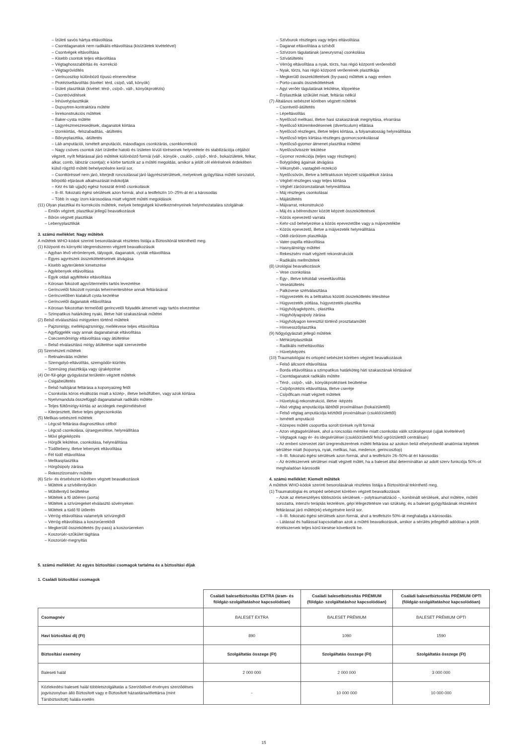– Ízületi savós hártya eltávolítása
– Csontdaganatok nem radikális eltávolítása (kisízületek kivételével)
– Csontvégek eltávolítása
– Kisebb csontok teljes eltávolítása
– Végtaghosszabbítás és -korrekció
– Végtagrövidítés
– Gerincoszlop különböző típusú elmerevítése
– Protéziseltávolítás (kivétel: térd, csípő, váll, könyök)
– Ízületi plasztikák (kivétel: térd-, csípő-, váll-, könyökprotézis)
– Csontrövidítések
– Ínhüvelyplasztikák
– Dupuytren-kontraktúra műtéte
– Ínrekonstrukciós műtétek
– Baker-cysta műtéte
– Lágyrészmeszesedések, daganatok kiirtása
– Izomkiirtás, -felszabadítás, -átültetés
– Bőnyeplasztika, -átültetés
– Láb amputációi, ismételt amputációi, másodlagos csonkzárás, csonkkorrekció
– Nagy csöves csontok zárt ízületbe hatoló és ízületen kívüli töréseinek helyretétele és stabilizációja céljából végzett, nyílt feltárással járó műtétek különböző formái (váll-, könyök-, csukló-, csípő-, térd-, bokaízületek, felkar, alkar, comb, lábszár csontjai); e körbe tartozik az a műtéti megoldás, amikor a jelölt cél elérésének érdekében külső rögzítő műtéti behelyezésére kerül sor.
– Csonttöréssel nem járó, kiterjedt roncsolással járó lágyrészsérülések, melyeknek gyógyítása műtéti sorozatot, bőrpótló eljárások alkalmazását indokolják
– Kéz és láb ujja(k) egész hosszát érintő csonkolások
– II–III. fokozatú égési sérülések azon formái, ahol a testfelszín 10–25%-át éri a károsodás
– Több ín vagy izom károsodása miatt végzett műtéti megoldások
(11) Olyan plasztikai és korrekciós műtétek, melyek betegségek következményeinek helyrehozatalára szolgálnak
– Emlőn végzett, plasztikai jellegű beavatkozások
– Bőrön végzett plasztikák
– Lebenyplasztikák
3. számú melléklet: Nagy műtétek
A műtétek WHO-kódok szerinti besorolásának részletes listája a Biztosítónál tekinthető meg.
(1) Központi és környéki idegrendszeren végzett beavatkozások
– Agyban lévő vérömlenyek, tályogok, daganatok, cysták eltávolítása
– Egyes agyrészek összeköttetéseinek átvágása
– Kisebb agyterületek kimetszése
– Agylebenyek eltávolítása
– Egyik oldali agyfélteke eltávolítása
– Kórosan fokozott agyvíztermelés tartós levezetése
– Gerincvelői fokozott nyomás tehermentesítése annak feltárásával
– Gerincvelőben kialakult cysta kezelése
– Gerincvelői daganatok eltávolítása
– Kórosan fokozottan termelődő gerincvelői folyadék átmeneti vagy tartós elvezetése
– Szimpatikus határköteg nyaki, illetve háti szakaszának műtétei
(2) Belső elválasztású mirigyeken történő műtétek
– Pajzsmirigy, mellékpajzsmirigy, mellékvese teljes eltávolítása
– Agyfüggelék vagy annak daganatainak eltávolítása
– Csecsemőmirigy eltávolítása vagy átültetése
– Belső elválasztású mirigy átültetése saját szervezetbe
(3) Szemészeti műtétek
– Retinaleválás műtétei
– Szemgolyó-eltávolítás, szemgödör-kiürítés
– Szemüreg plasztikája vagy újraképzése
(4) Orr-fül-gége gyógyászat területén végzett műtétek
– Csigabeültetés
– Belső hallójárat feltárása a koponyaüreg felől
– Csonkolás kóros elváltozás miatt a közép-, illetve belsőfülben, vagy azok kiirtása
– Nyelvmandula összefüggő daganatainak radikális műtéte
– Teljes fültőmirigy-kiirtás az arcidegek megkímélésével
– Kiterjesztett, illetve teljes gégecsonkolás
(5) Mellkas-sebészeti műtétek
– Légcső feltárása diagnosztikus célból
– Légcső csonkolása, újraegyesítése, helyreállítása
– Művi gégeképzés
– Hörgők lekötése, csonkolása, helyreállítása
– Tüdőlebeny, illetve lebenyek eltávolítása
– Fél tüdő eltávolítása
– Mellkasplasztika
– Hörgősipoly zárása
– Rekeszizomsérv műtéte
(6) Szív- és érsebészet körében végzett beavatkozások
– Műtétek a szívbillentyűkön
– Műbillentyű beültetése
– Műtétek a fő ütőéren (aorta)
– Műtétek a szívüregeket elválasztó sövényeken
– Műtétek a tüdő fő ütőerén
– Vérrög eltávolítása valamelyik szívüregből
– Vérrög eltávolítása a koszorúerekből
– Megkerülő összeköttetés (by-pass) a koszorúereken
– Koszorúér-szűkület tágítása
– Koszorúér-megnyitás
– Szívburok részleges vagy teljes eltávolítása
– Daganat eltávolítása a szívből
– Szívizom tágulatának (aneurysma) csonkolása
– Szívátültetés
– Vérrög eltávolítása a nyak, törzs, has régió központi verőereiből
– Nyak, törzs, has régió központi verőereinek plasztikája
– Megkerülő összeköttetések (by-pass) műtétek a nagy ereken
– Porto-cavalis összeköttetések
– Agyi verőér tágulatának lekötése, klippelése
– Érplasztikák szűkület miatt, feltárás nélkül
(7) Általános sebészet körében végzett műtétek
– Csontvelő-átültetés
– Lépeltávolítás
– Nyelőcső mellkasi, illetve hasi szakaszának megnyitása, elvarrása
– Nyelőcső kitüremkedéseinek (diverticulum) ellátása
– Nyelőcső részleges, illetve teljes kiirtása, a folyamatosság helyreállítása
– Nyelőcső teljes kiirtása részleges gyomorcsonkolással
– Nyelőcső-gyomor átmenet plasztikai műtétei
– Nyelőcsővisszér lekötése
– Gyomor rezekciója (teljes vagy részleges)
– Bolygóideg ágainak átvágása
– Vékonybél-, vastagbél-rezekció
– Nyelőcsövön, illetve a béltraktuson képzett szájadékok zárása
– Végbél részleges vagy teljes kiirtása
– Végbél záróizomzatának helyreállítása
– Máj részleges csonkolásai
– Májátültetés
– Májvarrat, rekonstrukció
– Máj és a bélrendszer között képzett összeköttetések
– Közös epevezető varrata
– Kehr-cső behelyezése a közös epevezetőbe vagy a májvezetékbe
– Közös epevezető, illetve a májvezeték helyreállítása
– Oddi-záróizom plasztikája
– Vater-papilla eltávolítása
– Hasnyálmirigy műtétei
– Rekeszsérv miatt végzett rekonstrukciók
– Radikális mellműtétek
(8) Urológiai beavatkozások
– Vese csonkolása
– Egy-, illetve kétoldali veseeltávolítás
– Veseátültetés
– Patkóvese szétválasztása
– Húgyvezeték és a béltraktus közötti összeköttetés létesítése
– Húgyvezeték pótlása, húgyvezeték-plasztika
– Húgyhólyagképzés, -plasztika
– Húgyhólyagsipoly zárása
– Húgyhólyagon keresztül történő prosztataműtét
– Hímvesszőplasztika
(9) Nőgyógyászati jellegű műtétek
– Méhkürtplasztikák
– Radikális méheltávolítás
– Hüvelyképzés
(10) Traumatológiai és ortopéd sebészet körében végzett beavatkozások
– Felső állcsont eltávolítása
– Borda eltávolítása a szimpatikus határköteg háti szakaszának kiirtásával
– Csontdaganatok radikális műtéte
– Térd-, csípő-, váll-, könyökprotézisek beültetése
– Csípőprotézis eltávolítása, illetve cseréje
– Csípőficam miatt végzett műtétek
– Hüvelykujj-rekonstrukció, illetve -képzés
– Alsó végtag amputációja lábtőtől proximálisan (bokaízülettől)
– Felső végtag amputációja kéztőtől proximálisan (csuklóízülettől)
– Ismételt amputáció
– Közepes műtéti csoportba sorolt törések nyílt formái
– Azon végtagsérülések, ahol a roncsolás mértéke miatt csonkolás válik szükségessé (ujjak kivételével)
– Végtagok nagy ér- és idegsérülései (csuklóízülettől felső ugróízülettől centrálisan)
– Az emberi szervezet zárt üregrendszerének műtéti feltárása az azokon belül elhelyezkedő anatómiai képletek sérülése miatt (koponya, nyak, mellkas, has, medence, gerincoszlop)
– II–III. fokozatú égési sérülések azon formái, ahol a testfelszín 26–50%-át éri károsodás
– Az érzékszervek sérülései miatt végzett műtét, ha a baleset által determináltan az adott szerv funkciója 50%-ot meghaladóan károsodik
4. számú melléklet: Kiemelt műtétek
A műtétek WHO-kódok szerinti besorolásának részletes listája a Biztosítónál tekinthető meg.
(1) Traumatológiai és ortopéd sebészet körében végzett beavatkozások
– Azok az életveszélyes többszörös sérülések – polytraumatizáció –, kombinált sérülések, ahol műtétre, műtéti sorozatra, intenzív terápiás kezelésre, gépi lélegeztetésre van szükség, és a baleset gyógyításának részeként feltárással járó műtét(ek) elvégzésére kerül sor.
– II–III. fokozatú égési sérülések azon formái, ahol a testfelszín 50%-át meghaladja a károsodás.
– Látással és hallással kapcsolatban azok a műtéti beavatkozások, amikor a sérülés jellegéből adódóan a jelölt érzékszervek teljes körű kiesése következik be.
5. számú melléklet: Az egyes biztosítási csomagok tartalma és a biztosítási díjak
1. Családi biztosítási csomagok
| | Családi balesetbiztosítás EXTRA (áram- és földgáz-szolgáltatáshoz kapcsolódóan) | Családi balesetbiztosítás PRÉMIUM (földgáz- szolgáltatáshoz kapcsolódóan) | Családi balesetbiztosítás PRÉMIUM OPTI (földgáz-szolgáltatáshoz kapcsolódóan) |
| Csomagnév | BALESET EXTRA | BALESET PRÉMIUM | BALESET PRÉMIUM OPTI |
| Havi biztosítási díj (Ft) | 890 | 1090 | 1590 |
| Biztosítási esemény | Szolgáltatás összege (Ft) | Szolgáltatás összege (Ft) | Szolgáltatás összege (Ft) |
| Baleseti halál | 2 000 000 | 2 000 000 | 3 000 000 |
| Közlekedési baleseti halál többletszolgáltatás a Szerződővel érvényes szerződéses jogviszonyban álló Biztosított vagy e Biztosított házastársa/élettársa (mint Társbiztosított) halála esetén | - | 10 000 000 | 10 000 000 |
15